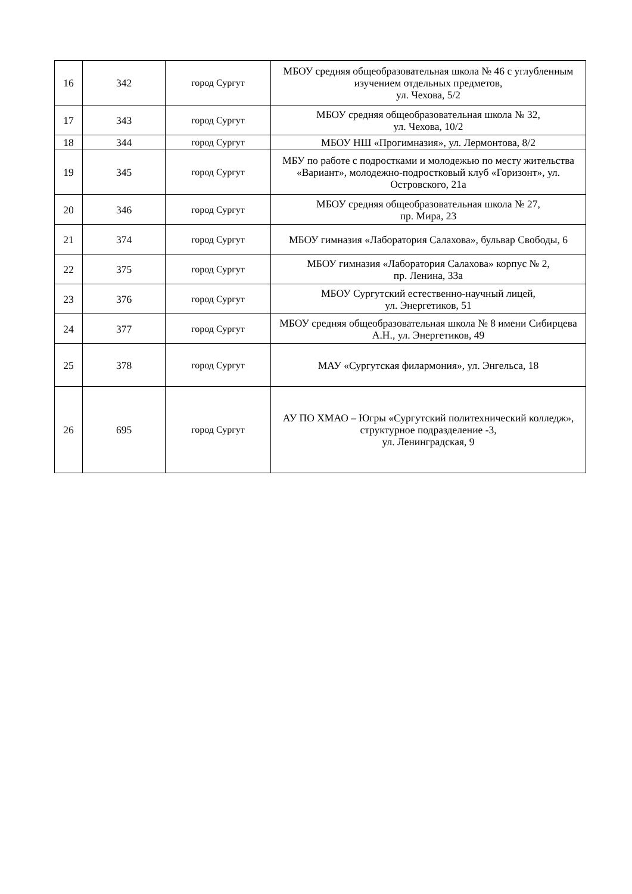| 16 | 342 | город Сургут | МБОУ средняя общеобразовательная школа № 46 с углубленным изучением отдельных предметов, ул. Чехова, 5/2 |
| 17 | 343 | город Сургут | МБОУ средняя общеобразовательная школа № 32, ул. Чехова, 10/2 |
| 18 | 344 | город Сургут | МБОУ НШ «Прогимназия», ул. Лермонтова, 8/2 |
| 19 | 345 | город Сургут | МБУ по работе с подростками и молодежью по месту жительства «Вариант», молодежно-подростковый клуб «Горизонт», ул. Островского, 21а |
| 20 | 346 | город Сургут | МБОУ средняя общеобразовательная школа № 27, пр. Мира, 23 |
| 21 | 374 | город Сургут | МБОУ гимназия «Лаборатория Салахова», бульвар Свободы, 6 |
| 22 | 375 | город Сургут | МБОУ гимназия «Лаборатория Салахова» корпус № 2, пр. Ленина, 33а |
| 23 | 376 | город Сургут | МБОУ Сургутский естественно-научный лицей, ул. Энергетиков, 51 |
| 24 | 377 | город Сургут | МБОУ средняя общеобразовательная школа № 8 имени Сибирцева А.Н., ул. Энергетиков, 49 |
| 25 | 378 | город Сургут | МАУ «Сургутская филармония», ул. Энгельса, 18 |
| 26 | 695 | город Сургут | АУ ПО ХМАО – Югры «Сургутский политехнический колледж», структурное подразделение -3, ул. Ленинградская, 9 |